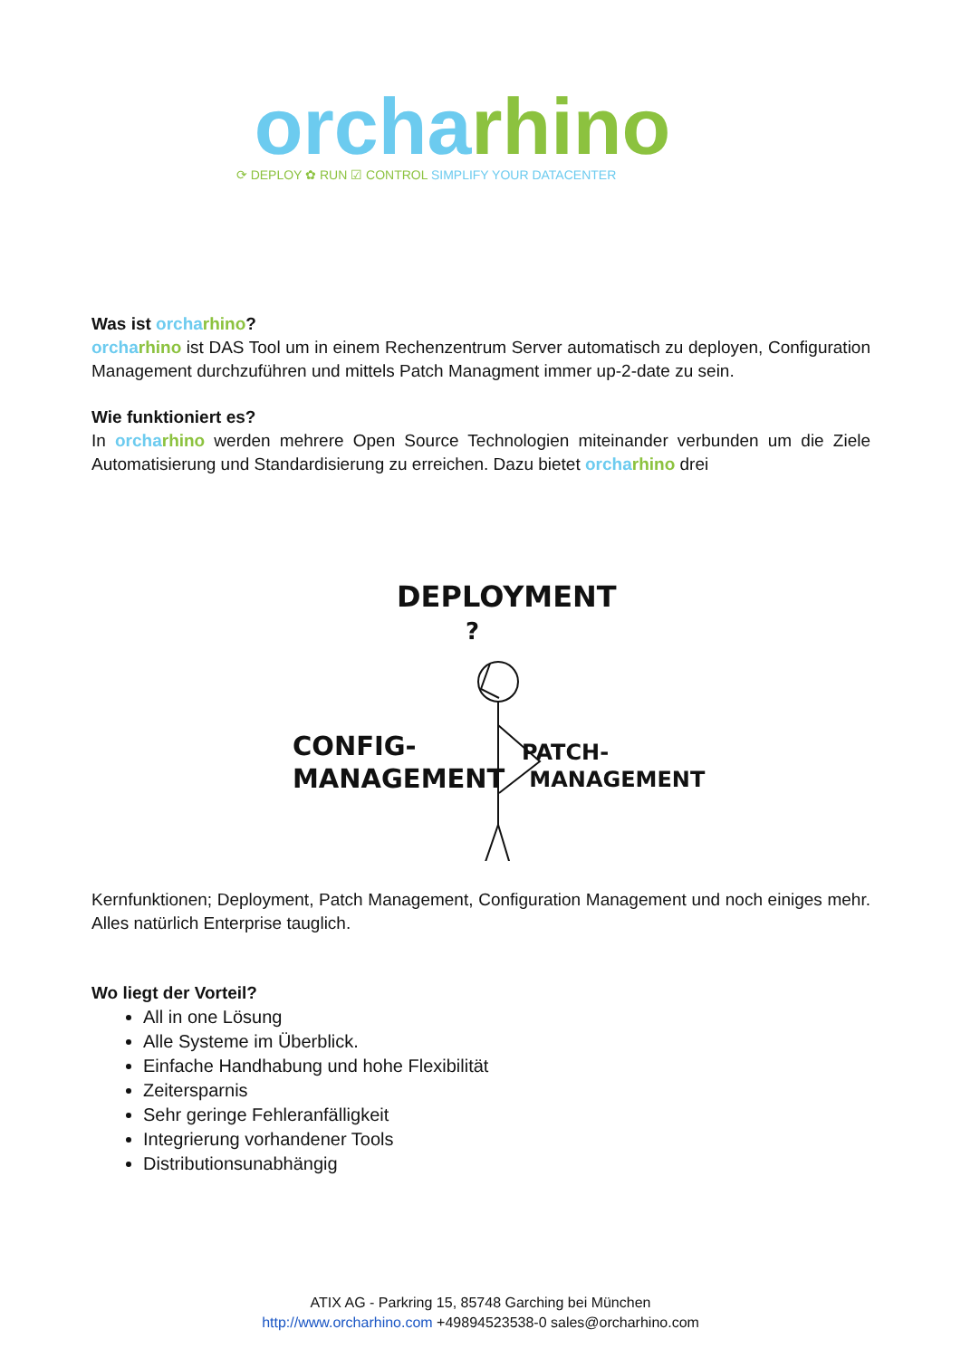orcha rhino
⟳ DEPLOY ✿ RUN ☑ CONTROL SIMPLIFY YOUR DATACENTER
Was ist orcha rhino?
orcha rhino ist DAS Tool um in einem Rechenzentrum Server automatisch zu deployen, Configuration Management durchzuführen und mittels Patch Managment immer up-2-date zu sein.
Wie funktioniert es?
In orcha rhino werden mehrere Open Source Technologien miteinander verbunden um die Ziele Automatisierung und Standardisierung zu erreichen. Dazu bietet orcha rhino drei
DEPLOYMENT
CONFIG-
MANAGEMENT
PATCH-
MANAGEMENT
?
Kernfunktionen; Deployment, Patch Management, Configuration Management und noch einiges mehr. Alles natürlich Enterprise tauglich.
Wo liegt der Vorteil?
All in one Lösung
Alle Systeme im Überblick.
Einfache Handhabung und hohe Flexibilität
Zeitersparnis
Sehr geringe Fehleranfälligkeit
Integrierung vorhandener Tools
Distributionsunabhängig
ATIX AG - Parkring 15, 85748 Garching bei München
http://www.orcharhino.com +49894523538-0 sales@orcharhino.com